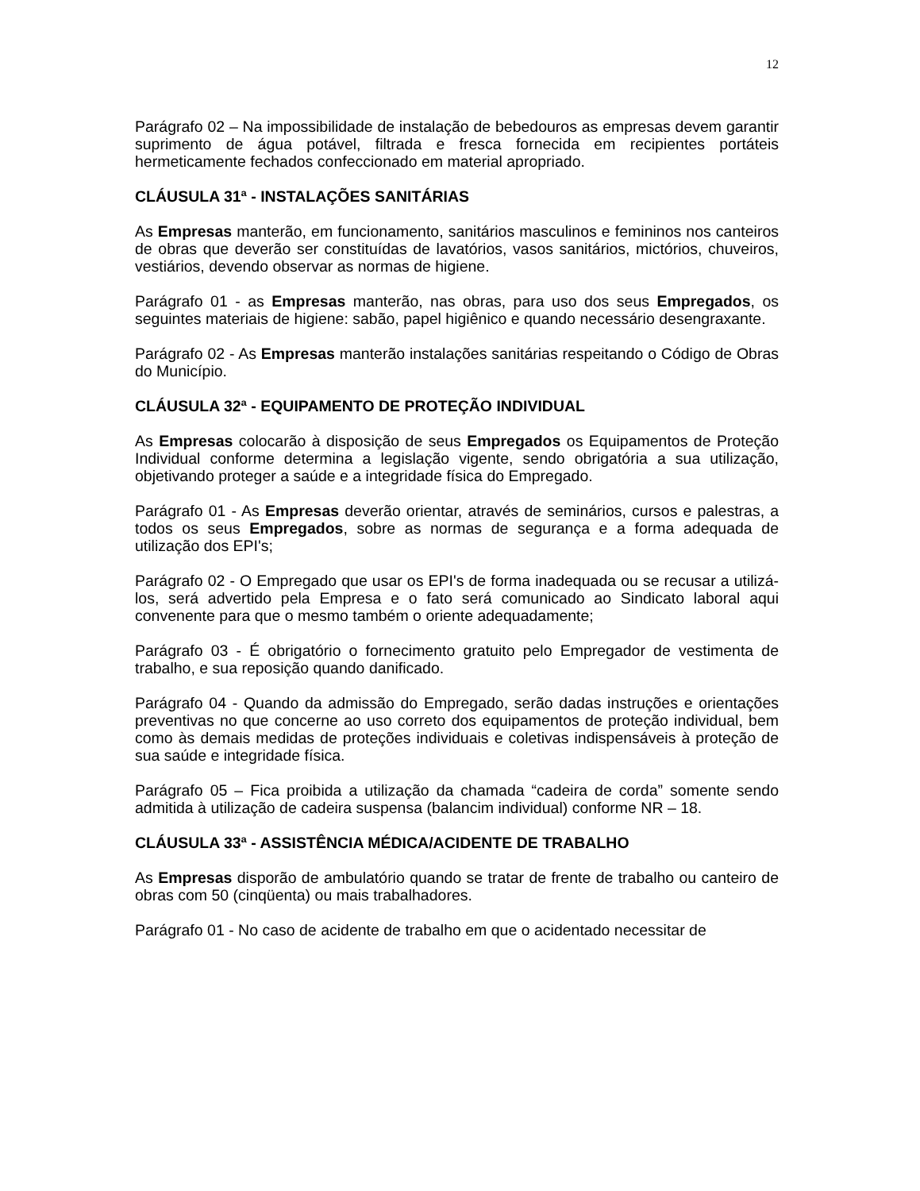12
Parágrafo 02 – Na impossibilidade de instalação de bebedouros as empresas devem garantir suprimento de água potável, filtrada e fresca fornecida em recipientes portáteis hermeticamente fechados confeccionado em material apropriado.
CLÁUSULA 31ª - INSTALAÇÕES SANITÁRIAS
As Empresas manterão, em funcionamento, sanitários masculinos e femininos nos canteiros de obras que deverão ser constituídas de lavatórios, vasos sanitários, mictórios, chuveiros, vestiários, devendo observar as normas de higiene.
Parágrafo 01 - as Empresas manterão, nas obras, para uso dos seus Empregados, os seguintes materiais de higiene: sabão, papel higiênico e quando necessário desengraxante.
Parágrafo 02 - As Empresas manterão instalações sanitárias respeitando o Código de Obras do Município.
CLÁUSULA 32ª - EQUIPAMENTO DE PROTEÇÃO INDIVIDUAL
As Empresas colocarão à disposição de seus Empregados os Equipamentos de Proteção Individual conforme determina a legislação vigente, sendo obrigatória a sua utilização, objetivando proteger a saúde e a integridade física do Empregado.
Parágrafo 01 - As Empresas deverão orientar, através de seminários, cursos e palestras, a todos os seus Empregados, sobre as normas de segurança e a forma adequada de utilização dos EPI's;
Parágrafo 02 - O Empregado que usar os EPI's de forma inadequada ou se recusar a utilizá-los, será advertido pela Empresa e o fato será comunicado ao Sindicato laboral aqui convenente para que o mesmo também o oriente adequadamente;
Parágrafo 03 - É obrigatório o fornecimento gratuito pelo Empregador de vestimenta de trabalho, e sua reposição quando danificado.
Parágrafo 04 - Quando da admissão do Empregado, serão dadas instruções e orientações preventivas no que concerne ao uso correto dos equipamentos de proteção individual, bem como às demais medidas de proteções individuais e coletivas indispensáveis à proteção de sua saúde e integridade física.
Parágrafo 05 – Fica proibida a utilização da chamada “cadeira de corda” somente sendo admitida à utilização de cadeira suspensa (balancim individual) conforme NR – 18.
CLÁUSULA 33ª - ASSISTÊNCIA MÉDICA/ACIDENTE DE TRABALHO
As Empresas disporão de ambulatório quando se tratar de frente de trabalho ou canteiro de obras com 50 (cinqüenta) ou mais trabalhadores.
Parágrafo 01 - No caso de acidente de trabalho em que o acidentado necessitar de